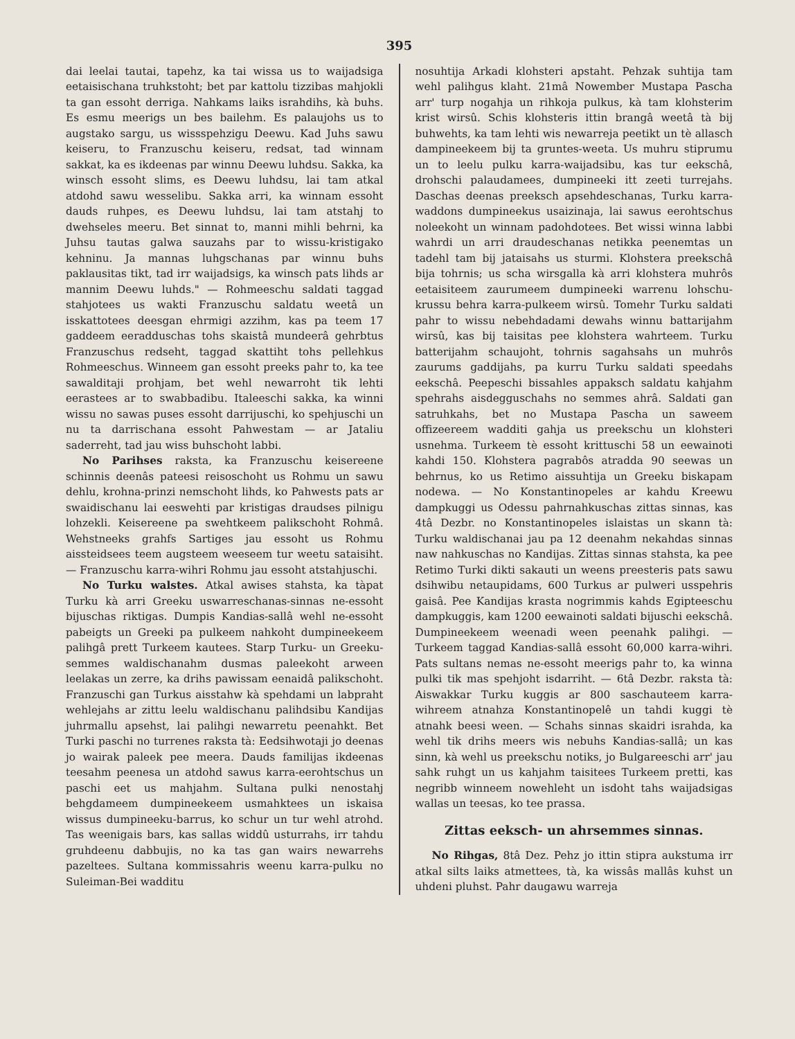395
dai leelai tautai, tapehz, ka tai wissa us to waijadsiga eetaisischana truhkstoht; bet par kattolu tizzibas mahjokli ta gan essoht derriga. Nahkams laiks israhdihs, kà buhs. Es esmu meerigs un bes bailehm. Es palaujohs us to augstako sargu, us wissspehzigu Deewu. Kad Juhs sawu keiseru, to Franzuschu keiseru, redsat, tad winnam sakkat, ka es ikdeenas par winnu Deewu luhdsu. Sakka, ka winsch essoht slims, es Deewu luhdsu, lai tam atkal atdohd sawu wesselibu. Sakka arri, ka winnam essoht dauds ruhpes, es Deewu luhdsu, lai tam atstahj to dwehseles meeru. Bet sinnat to, manni mihli behrni, ka Juhsu tautas galwa sauzahs par to wissu-kristigako kehninu. Ja mannas luhgschanas par winnu buhs paklausitas tikt, tad irr waijadsigs, ka winsch pats lihds ar mannim Deewu luhds." — Rohmeeschu saldati taggad stahjotees us wakti Franzuschu saldatu weetâ un isskattotees deesgan ehrmigi azzihm, kas pa teem 17 gaddeem eeradduschas tohs skaistâ mundeerâ gehrbtus Franzuschus redseht, taggad skattiht tohs pellehkus Rohmeeschus. Winneem gan essoht preeks pahr to, ka tee sawalditaji prohjam, bet wehl newarroht tik lehti eerastees ar to swabbadibu. Italeeschi sakka, ka winni wissu no sawas puses essoht darrijuschi, ko spehjuschi un nu ta darrischana essoht Pahwestam — ar Jataliu saderreht, tad jau wiss buhschoht labbi.
No Parihses rakstа, ka Franzuschu keisereene schinnis deenâs pateesi reisoschoht us Rohmu un sawu dehlu, krohna-prinzi nemschoht lihds, ko Pahwests pats ar swaidischanu lai eeswehti par kristigas draudses pilnigu lohzekli. Keisereene pa swehtkeem palikschoht Rohmâ. Wehstneeks grahfs Sartiges jau essoht us Rohmu aissteidsees teem augsteem weeseem tur weetu sataisiht. — Franzuschu karra-wihri Rohmu jau essoht atstahjuschi.
No Turku walstes. Atkal awises stahsta, ka tàpat Turku kà arri Greeku uswarreschanas-sinnas ne-essoht bijuschas riktigas. Dumpis Kandias-sallâ wehl ne-essoht pabeigts un Greeki pa pulkeem nahkoht dumpineekeem palihgâ prett Turkeem kautees. Starp Turku- un Greeku-semmes waldischanahm dusmas paleekoht arween leelakas un zerre, ka drihs pawissam eenaidâ palikschoht. Franzuschi gan Turkus aisstahw kà spehdami un labpraht wehlejahs ar zittu leelu waldischanu palihdsibu Kandijas juhrmallu apsehst, lai palihgi newarretu peenahkt. Bet Turki paschi no turrenes raksta tà: Eedsihwotaji jo deenas jo wairak paleek pee meera. Dauds familijas ikdeenas teesahm peenesa un atdohd sawus karra-eerohtschus un paschi eet us mahjahm. Sultana pulki nenostahj behgdameem dumpineekeem usmahktees un iskaisa wissus dumpineeku-barrus, ko schur un tur wehl atrohd. Tas weenigais bars, kas sallas widdû usturrahs, irr tahdu gruhdeenu dabbujis, no ka tas gan wairs newarrehs pazeltees. Sultana kommissahris weenu karra-pulku no Suleiman-Bei wadditu
nosuhtija Arkadi klohsteri apstaht. Pehzak suhtija tam wehl palihgus klaht. 21mâ Nowember Mustapa Pascha arr' turp nogahja un rihkoja pulkus, kà tam klohsterim krist wirsû. Schis klohsteris ittin brangâ weetâ tà bij buhwehts, ka tam lehti wis newarreja peetikt un tè allasch dampineekeem bij ta gruntes-weeta. Us muhru stiprumu un to leelu pulku karra-waijadsibu, kas tur eekschâ, drohschi palaudamees, dumpineeki itt zeeti turrejahs. Daschas deenas preeksch apsehdeschanas, Turku karra-waddons dumpineekus usaizinaja, lai sawus eerohtschus noleekoht un winnam padohdotees. Bet wissi winna labbi wahrdi un arri draudeschanas netikka peenemtas un tadehl tam bij jataisahs us sturmi. Klohstera preekschâ bija tohrnis; us scha wirsgalla kà arri klohstera muhrôs eetaisiteem zaurumeem dumpineeki warrenu lohschu-krussu behra karra-pulkeem wirsû. Tomehr Turku saldati pahr to wissu nebehdadami dewahs winnu battarijahm wirsû, kas bij taisitas pee klohstera wahrteem. Turku batterijahm schaujoht, tohrnis sagahsahs un muhrôs zaurums gaddijahs, pa kurru Turku saldati speedahs eekschâ. Peepeschi bissahles appaksch saldatu kahjahm spehrahs aisdegguschahs no semmes ahrâ. Saldati gan satruhkahs, bet no Mustapa Pascha un saweem offizeereem wadditi gahja us preekschu un klohsteri usnehma. Turkeem tè essoht krittuschi 58 un eewainoti kahdi 150. Klohstera pagrabôs atradda 90 seewas un behrnus, ko us Retimo aissuhtija un Greeku biskapam nodewa. — No Konstantinopeles ar kahdu Kreewu dampkuggi us Odessu pahrnahkuschas zittas sinnas, kas 4tâ Dezbr. no Konstantinopeles islaistas un skann tà: Turku waldischanai jau pa 12 deenahm nekahdas sinnas naw nahkuschas no Kandijas. Zittas sinnas stahsta, ka pee Retimo Turki dikti sakauti un weens preesteris pats sawu dsihwibu netaupidams, 600 Turkus ar pulweri usspehris gaisâ. Pee Kandijas krasta nogrimmis kahds Egipteeschu dampkuggis, kam 1200 eewainoti saldati bijuschi eekschâ. Dumpineekeem weenadi ween peenahk palihgi. — Turkeem taggad Kandias-sallâ essoht 60,000 karra-wihri. Pats sultans nemas ne-essoht meerigs pahr to, ka winna pulki tik mas spehjoht isdarriht. — 6tâ Dezbr. raksta tà: Aiswakkar Turku kuggis ar 800 saschauteem karra-wihreem atnahza Konstantinopelê un tahdi kuggi tè atnahk beesi ween. — Schahs sinnas skaidri israhda, ka wehl tik drihs meers wis nebuhs Kandias-sallâ; un kas sinn, kà wehl us preekschu notiks, jo Bulgareeschi arr' jau sahk ruhgt un us kahjahm taisitees Turkeem pretti, kas negribb winneem nowehleht un isdoht tahs waijadsigas wallas un teesas, ko tee prassa.
Zittas eeksch- un ahrsemmes sinnas.
No Rihgas, 8tâ Dez. Pehz jo ittin stipra aukstuma irr atkal silts laiks atmettees, tà, ka wissâs mallâs kuhst un uhdeni pluhst. Pahr daugawu warreja